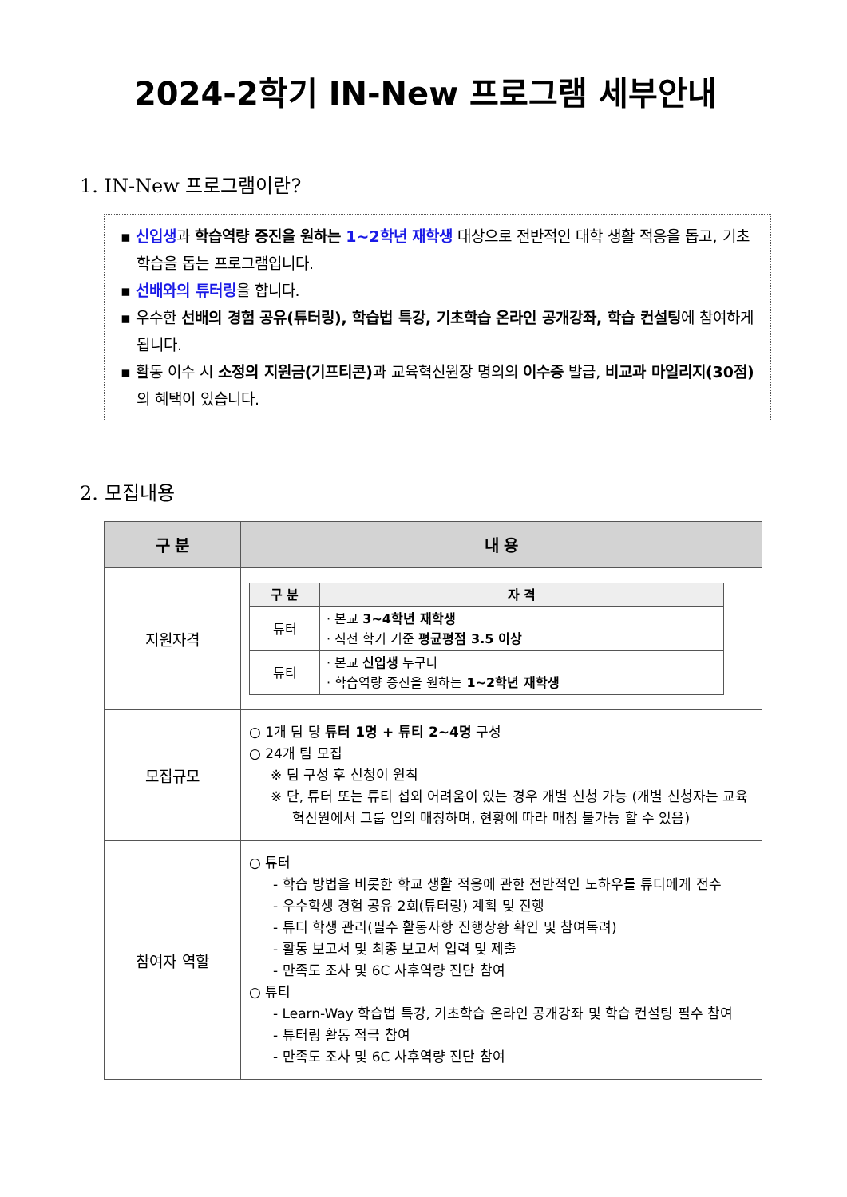2024-2학기 IN-New 프로그램 세부안내
1. IN-New 프로그램이란?
▪ 신입생과 학습역량 증진을 원하는 1~2학년 재학생 대상으로 전반적인 대학 생활 적응을 돕고, 기초학습을 돕는 프로그램입니다.
▪ 선배와의 튜터링을 합니다.
▪ 우수한 선배의 경험 공유(튜터링), 학습법 특강, 기초학습 온라인 공개강좌, 학습 컨설팅에 참여하게 됩니다.
▪ 활동 이수 시 소정의 지원금(기프티콘) 과 교육혁신원장 명의의 이수증 발급, 비교과 마일리지(30점) 의 혜택이 있습니다.
2. 모집내용
| 구 분 | 내 용 |
| --- | --- |
| 지원자격 | / 구 분 / 자 격 / / --- / --- / / 튜터 / · 본교 3~4학년 재학생 · 직전 학기 기준 평균평점 3.5 이상 / / 튜티 / · 본교 신입생 누구나 · 학습역량 증진을 원하는 1~2학년 재학생 / |
| 모집규모 | ○ 1개 팀 당 튜터 1명 + 튜티 2~4명 구성 ○ 24개 팀 모집 ※ 팀 구성 후 신청이 원칙 ※ 단, 튜터 또는 튜티 섭외 어려움이 있는 경우 개별 신청 가능 (개별 신청자는 교육혁신원에서 그룹 임의 매칭하며, 현황에 따라 매칭 불가능 할 수 있음) |
| 참여자 역할 | ○ 튜터 - 학습 방법을 비롯한 학교 생활 적응에 관한 전반적인 노하우를 튜티에게 전수 - 우수학생 경험 공유 2회(튜터링) 계획 및 진행 - 튜티 학생 관리(필수 활동사항 진행상황 확인 및 참여독려) - 활동 보고서 및 최종 보고서 입력 및 제출 - 만족도 조사 및 6C 사후역량 진단 참여 ○ 튜티 - Learn-Way 학습법 특강, 기초학습 온라인 공개강좌 및 학습 컨설팅 필수 참여 - 튜터링 활동 적극 참여 - 만족도 조사 및 6C 사후역량 진단 참여 |